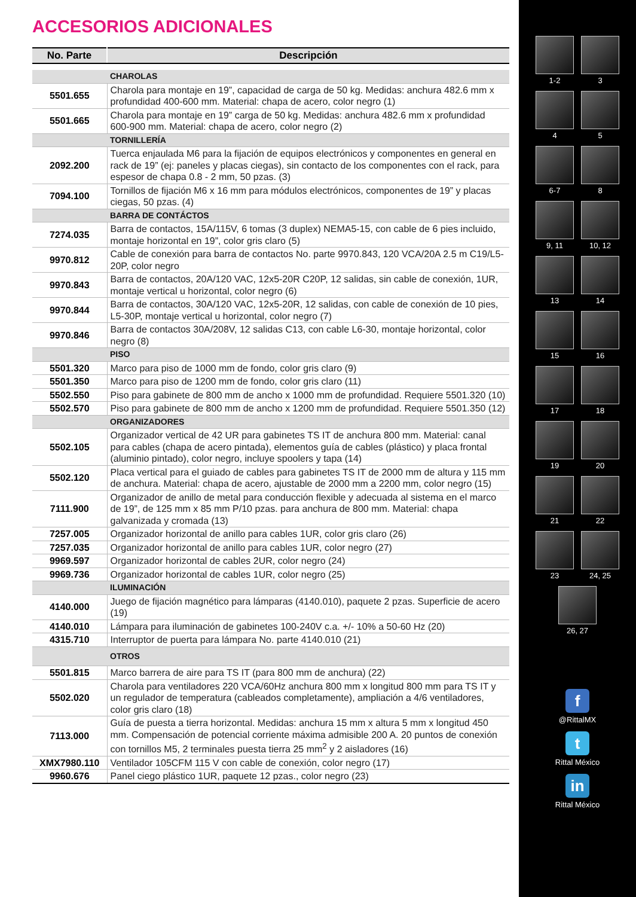ACCESORIOS ADICIONALES
| No. Parte | Descripción |
| --- | --- |
| | CHAROLAS |
| 5501.655 | Charola para montaje en 19”, capacidad de carga de 50 kg. Medidas: anchura 482.6 mm x profundidad 400-600 mm. Material: chapa de acero, color negro (1) |
| 5501.665 | Charola para montaje en 19” carga de 50 kg. Medidas: anchura 482.6 mm x profundidad 600-900 mm. Material: chapa de acero, color negro (2) |
| | TORNILLERÍA |
| 2092.200 | Tuerca enjaulada M6 para la fijación de equipos electrónicos y componentes en general en rack de 19” (ej: paneles y placas ciegas), sin contacto de los componentes con el rack, para espesor de chapa 0.8 - 2 mm, 50 pzas. (3) |
| 7094.100 | Tornillos de fijación M6 x 16 mm para módulos electrónicos, componentes de 19” y placas ciegas, 50 pzas. (4) |
| | BARRA DE CONTÁCTOS |
| 7274.035 | Barra de contactos, 15A/115V, 6 tomas (3 duplex) NEMA5-15, con cable de 6 pies incluido, montaje horizontal en 19”, color gris claro (5) |
| 9970.812 | Cable de conexión para barra de contactos No. parte 9970.843, 120 VCA/20A 2.5 m C19/L5-20P, color negro |
| 9970.843 | Barra de contactos, 20A/120 VAC, 12x5-20R C20P, 12 salidas, sin cable de conexión, 1UR, montaje vertical u horizontal, color negro (6) |
| 9970.844 | Barra de contactos, 30A/120 VAC, 12x5-20R, 12 salidas, con cable de conexión de 10 pies, L5-30P, montaje vertical u horizontal, color negro (7) |
| 9970.846 | Barra de contactos 30A/208V, 12 salidas C13, con cable L6-30, montaje horizontal, color negro (8) |
| | PISO |
| 5501.320 | Marco para piso de 1000 mm de fondo, color gris claro (9) |
| 5501.350 | Marco para piso de 1200 mm de fondo, color gris claro (11) |
| 5502.550 | Piso para gabinete de 800 mm de ancho x 1000 mm de profundidad. Requiere 5501.320 (10) |
| 5502.570 | Piso para gabinete de 800 mm de ancho x 1200 mm de profundidad. Requiere 5501.350 (12) |
| | ORGANIZADORES |
| 5502.105 | Organizador vertical de 42 UR para gabinetes TS IT de anchura 800 mm. Material: canal para cables (chapa de acero pintada), elementos guía de cables (plástico) y placa frontal (aluminio pintado), color negro, incluye spoolers y tapa (14) |
| 5502.120 | Placa vertical para el guiado de cables para gabinetes TS IT de 2000 mm de altura y 115 mm de anchura. Material: chapa de acero, ajustable de 2000 mm a 2200 mm, color negro (15) |
| 7111.900 | Organizador de anillo de metal para conducción flexible y adecuada al sistema en el marco de 19”, de 125 mm x 85 mm P/10 pzas. para anchura de 800 mm. Material: chapa galvanizada y cromada (13) |
| 7257.005 | Organizador horizontal de anillo para cables 1UR, color gris claro (26) |
| 7257.035 | Organizador horizontal de anillo para cables 1UR, color negro (27) |
| 9969.597 | Organizador horizontal de cables 2UR, color negro (24) |
| 9969.736 | Organizador horizontal de cables 1UR, color negro (25) |
| | ILUMINACIÓN |
| 4140.000 | Juego de fijación magnético para lámparas (4140.010), paquete 2 pzas. Superficie de acero (19) |
| 4140.010 | Lámpara para iluminación de gabinetes 100-240V c.a. +/- 10% a 50-60 Hz (20) |
| 4315.710 | Interruptor de puerta para lámpara No. parte 4140.010 (21) |
| | OTROS |
| 5501.815 | Marco barrera de aire para TS IT (para 800 mm de anchura) (22) |
| 5502.020 | Charola para ventiladores 220 VCA/60Hz anchura 800 mm x longitud 800 mm para TS IT y un regulador de temperatura (cableados completamente), ampliación a 4/6 ventiladores, color gris claro (18) |
| 7113.000 | Guía de puesta a tierra horizontal. Medidas: anchura 15 mm x altura 5 mm x longitud 450 mm. Compensación de potencial corriente máxima admisible 200 A. 20 puntos de conexión con tornillos M5, 2 terminales puesta tierra 25 mm<sup>2</sup> y 2 aisladores (16) |
| XMX7980.110 | Ventilador 105CFM 115 V con cable de conexión, color negro (17) |
| 9960.676 | Panel ciego plástico 1UR, paquete 12 pzas., color negro (23) |
1-2
3
4
5
6-7
8
9, 11
10, 12
13
14
15
16
17
18
19
20
21
22
23
24, 25
26, 27
f
@RittalMX
t
Rittal México
in
Rittal México